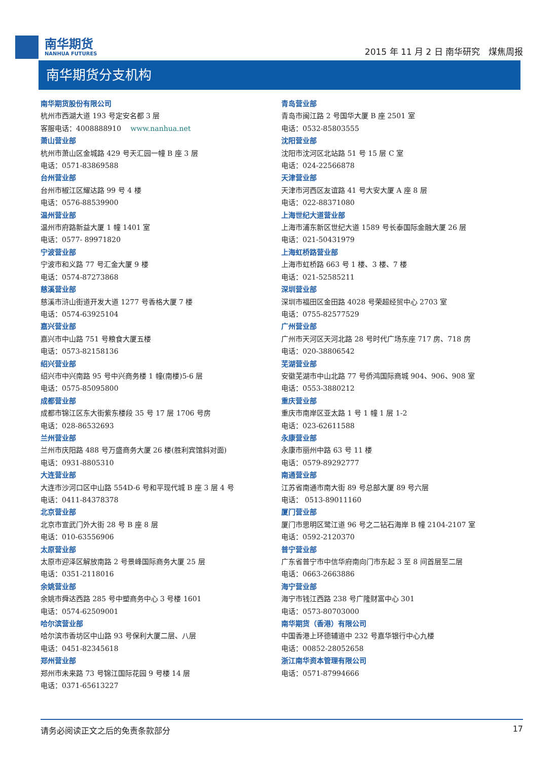南华期货
NANHUA FUTURES
2015 年 11 月 2 日 南华研究　煤焦周报
南华期货分支机构
南华期货股份有限公司
杭州市西湖大道 193 号定安名都 3 层
客服电话：4008888910　 www.nanhua.net
萧山营业部
杭州市萧山区金城路 429 号天汇园一幢 B 座 3 层
电话：0571-83869588
台州营业部
台州市椒江区耀达路 99 号 4 楼
电话：0576-88539900
温州营业部
温州市府路新益大厦 1 幢 1401 室
电话：0577- 89971820
宁波营业部
宁波市和义路 77 号汇金大厦 9 楼
电话：0574-87273868
慈溪营业部
慈溪市浒山街道开发大道 1277 号香格大厦 7 楼
电话：0574-63925104
嘉兴营业部
嘉兴市中山路 751 号粮食大厦五楼
电话：0573-82158136
绍兴营业部
绍兴市中兴南路 95 号中兴商务楼 1 幢(南楼)5-6 层
电话：0575-85095800
成都营业部
成都市锦江区东大街紫东楼段 35 号 17 层 1706 号房
电话：028-86532693
兰州营业部
兰州市庆阳路 488 号万盛商务大厦 26 楼(胜利宾馆斜对面)
电话：0931-8805310
大连营业部
大连市沙河口区中山路 554D-6 号和平现代城 B 座 3 层 4 号
电话：0411-84378378
北京营业部
北京市宣武门外大街 28 号 B 座 8 层
电话：010-63556906
太原营业部
太原市迎泽区解放南路 2 号景峰国际商务大厦 25 层
电话：0351-2118016
余姚营业部
余姚市舜达西路 285 号中塑商务中心 3 号楼 1601
电话：0574-62509001
哈尔滨营业部
哈尔滨市香坊区中山路 93 号保利大厦二层、八层
电话：0451-82345618
郑州营业部
郑州市未来路 73 号锦江国际花园 9 号楼 14 层
电话：0371-65613227
青岛营业部
青岛市闽江路 2 号国华大厦 B 座 2501 室
电话：0532-85803555
沈阳营业部
沈阳市沈河区北站路 51 号 15 层 C 室
电话：024-22566878
天津营业部
天津市河西区友谊路 41 号大安大厦 A 座 8 层
电话：022-88371080
上海世纪大道营业部
上海市浦东新区世纪大道 1589 号长泰国际金融大厦 26 层
电话：021-50431979
上海虹桥路营业部
上海市虹桥路 663 号 1 楼、3 楼、7 楼
电话：021-52585211
深圳营业部
深圳市福田区金田路 4028 号荣超经贸中心 2703 室
电话：0755-82577529
广州营业部
广州市天河区天河北路 28 号时代广场东座 717 房、718 房
电话：020-38806542
芜湖营业部
安徽芜湖市中山北路 77 号侨鸿国际商城 904、906、908 室
电话：0553-3880212
重庆营业部
重庆市南岸区亚太路 1 号 1 幢 1 层 1-2
电话：023-62611588
永康营业部
永康市丽州中路 63 号 11 楼
电话：0579-89292777
南通营业部
江苏省南通市南大街 89 号总部大厦 89 号六层
电话： 0513-89011160
厦门营业部
厦门市思明区鹭江道 96 号之二钻石海岸 B 幢 2104-2107 室
电话：0592-2120370
普宁营业部
广东省普宁市中信华府南向门市东起 3 至 8 间首层至二层
电话：0663-2663886
海宁营业部
海宁市钱江西路 238 号广隆财富中心 301
电话：0573-80703000
南华期货（香港）有限公司
中国香港上环德辅道中 232 号嘉华银行中心九楼
电话：00852-28052658
浙江南华资本管理有限公司
电话：0571-87994666
请务必阅读正文之后的免责条款部分 17